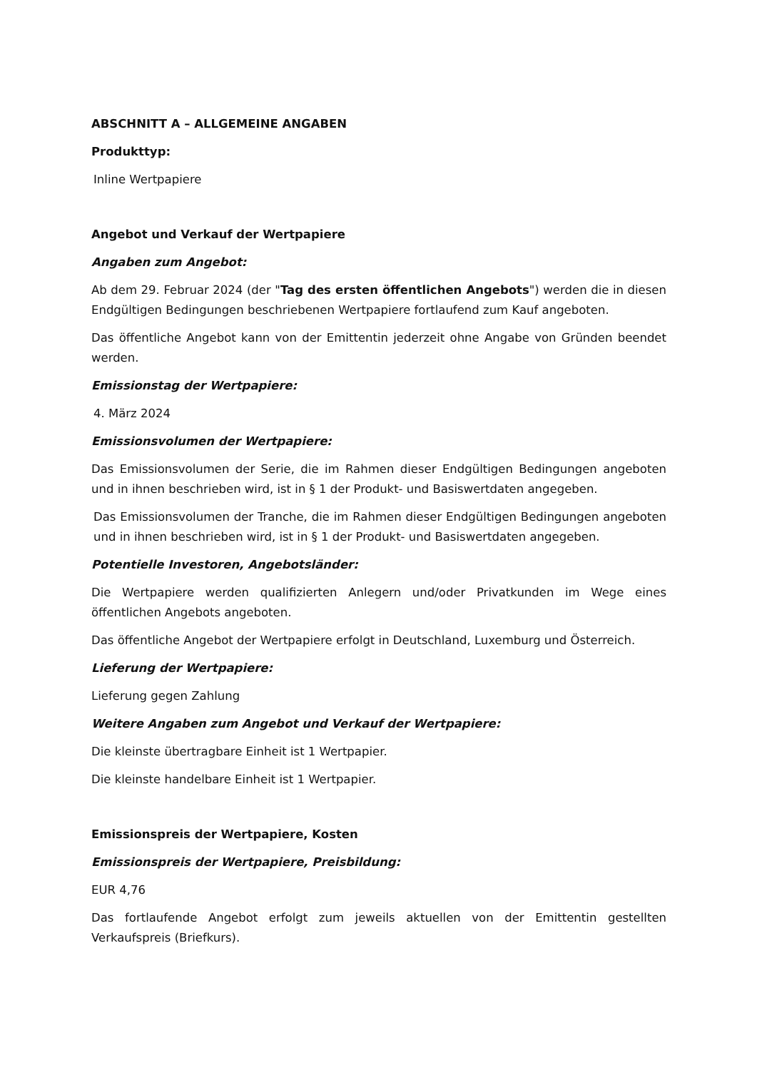ABSCHNITT A – ALLGEMEINE ANGABEN
Produkttyp:
Inline Wertpapiere
Angebot und Verkauf der Wertpapiere
Angaben zum Angebot:
Ab dem 29. Februar 2024 (der "Tag des ersten öffentlichen Angebots") werden die in diesen Endgültigen Bedingungen beschriebenen Wertpapiere fortlaufend zum Kauf angeboten.
Das öffentliche Angebot kann von der Emittentin jederzeit ohne Angabe von Gründen beendet werden.
Emissionstag der Wertpapiere:
4. März 2024
Emissionsvolumen der Wertpapiere:
Das Emissionsvolumen der Serie, die im Rahmen dieser Endgültigen Bedingungen angeboten und in ihnen beschrieben wird, ist in § 1 der Produkt- und Basiswertdaten angegeben.
Das Emissionsvolumen der Tranche, die im Rahmen dieser Endgültigen Bedingungen angeboten und in ihnen beschrieben wird, ist in § 1 der Produkt- und Basiswertdaten angegeben.
Potentielle Investoren, Angebotsländer:
Die Wertpapiere werden qualifizierten Anlegern und/oder Privatkunden im Wege eines öffentlichen Angebots angeboten.
Das öffentliche Angebot der Wertpapiere erfolgt in Deutschland, Luxemburg und Österreich.
Lieferung der Wertpapiere:
Lieferung gegen Zahlung
Weitere Angaben zum Angebot und Verkauf der Wertpapiere:
Die kleinste übertragbare Einheit ist 1 Wertpapier.
Die kleinste handelbare Einheit ist 1 Wertpapier.
Emissionspreis der Wertpapiere, Kosten
Emissionspreis der Wertpapiere, Preisbildung:
EUR 4,76
Das fortlaufende Angebot erfolgt zum jeweils aktuellen von der Emittentin gestellten Verkaufspreis (Briefkurs).